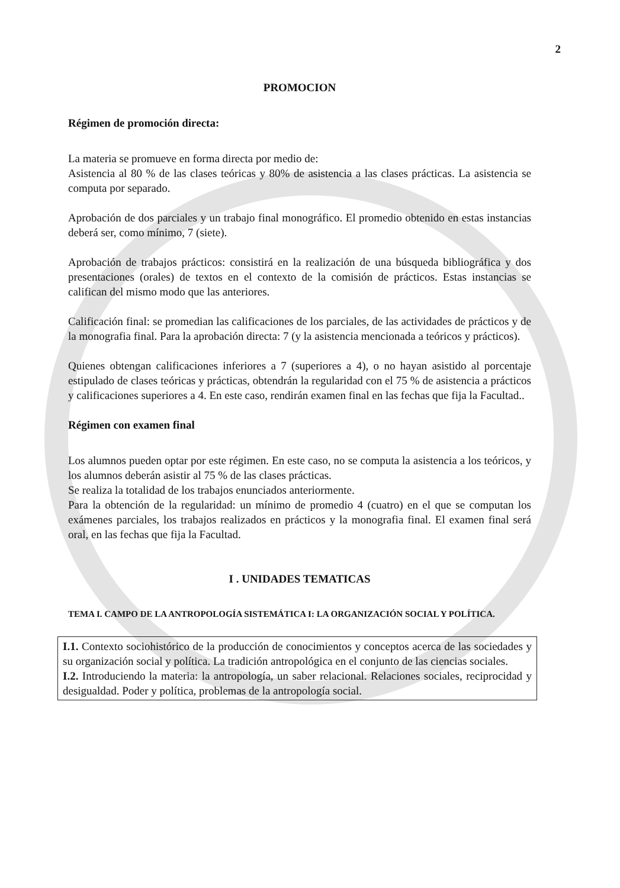2
PROMOCION
Régimen de promoción directa:
La materia se promueve en forma directa por medio de:
Asistencia al 80 % de las clases teóricas y 80% de asistencia a las clases prácticas. La asistencia se computa por separado.
Aprobación de dos parciales y un trabajo final monográfico. El promedio obtenido en estas instancias deberá ser, como mínimo, 7 (siete).
Aprobación de trabajos prácticos: consistirá en la realización de una búsqueda bibliográfica y dos presentaciones (orales) de textos en el contexto de la comisión de prácticos. Estas instancias se califican del mismo modo que las anteriores.
Calificación final: se promedian las calificaciones de los parciales, de las actividades de prácticos y de la monografia final. Para la aprobación directa: 7 (y la asistencia mencionada a teóricos y prácticos).
Quienes obtengan calificaciones inferiores a 7 (superiores a 4), o no hayan asistido al porcentaje estipulado de clases teóricas y prácticas, obtendrán la regularidad con el 75 % de asistencia a prácticos y calificaciones superiores a 4. En este caso, rendirán examen final en las fechas que fija la Facultad..
Régimen con examen final
Los alumnos pueden optar por este régimen. En este caso, no se computa la asistencia a los teóricos, y los alumnos deberán asistir al 75 % de las clases prácticas.
Se realiza la totalidad de los trabajos enunciados anteriormente.
Para la obtención de la regularidad: un mínimo de promedio 4 (cuatro) en el que se computan los exámenes parciales, los trabajos realizados en prácticos y la monografia final. El examen final será oral, en las fechas que fija la Facultad.
I . UNIDADES TEMATICAS
TEMA I. CAMPO DE LA ANTROPOLOGÍA SISTEMÁTICA I: LA ORGANIZACIÓN SOCIAL Y POLÍTICA.
I.1. Contexto sociohistórico de la producción de conocimientos y conceptos acerca de las sociedades y su organización social y política. La tradición antropológica en el conjunto de las ciencias sociales.
I.2. Introduciendo la materia: la antropología, un saber relacional. Relaciones sociales, reciprocidad y desigualdad. Poder y política, problemas de la antropología social.